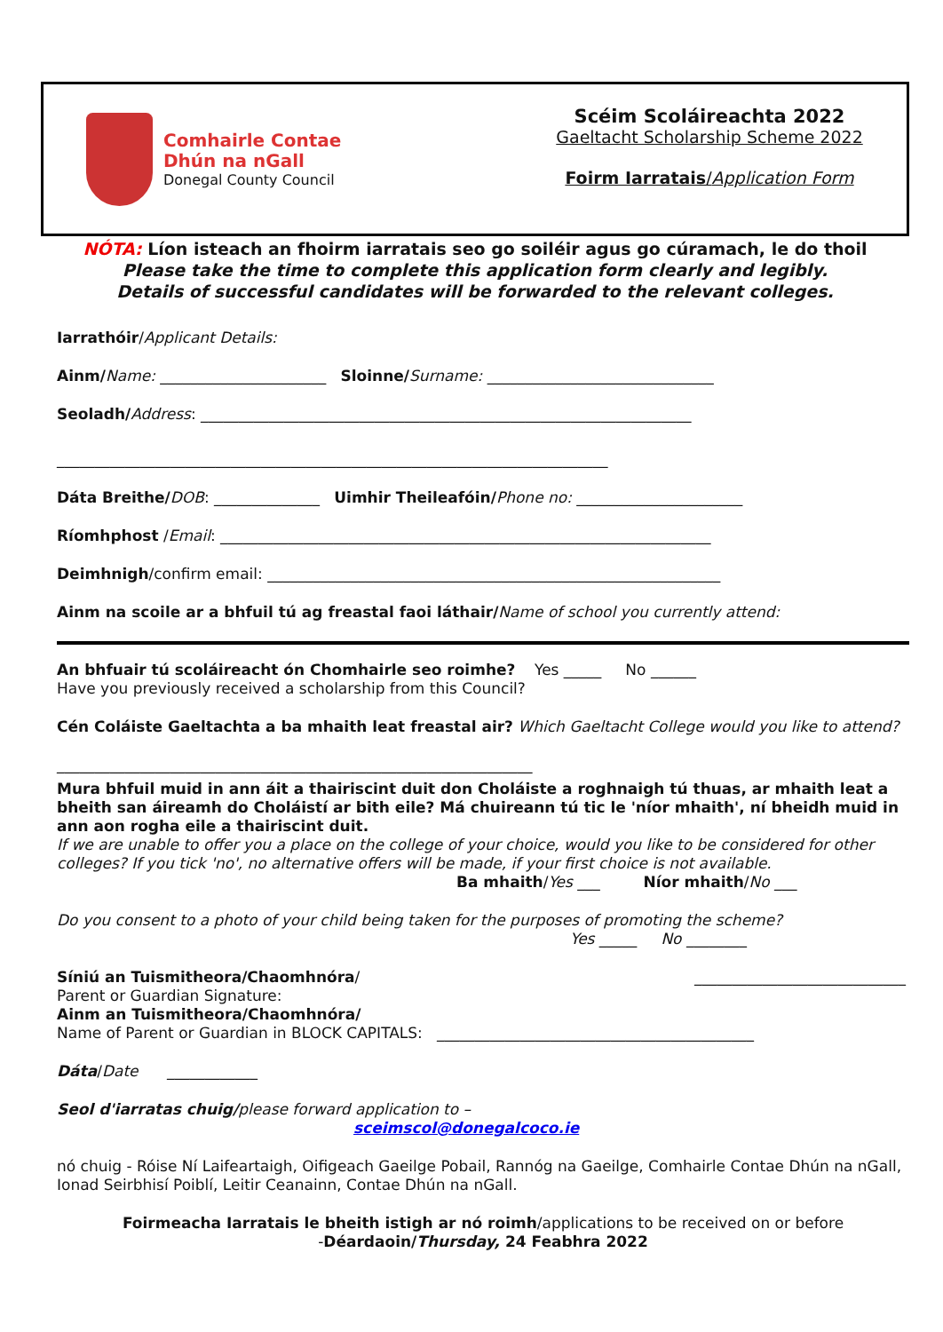Comhairle Contae
Dhún na nGall
Donegal County Council
Scéim Scoláireachta 2022
Gaeltacht Scholarship Scheme 2022
Foirm Iarratais/Application Form
NÓTA: Líon isteach an fhoirm iarratais seo go soiléir agus go cúramach, le do thoil
Please take the time to complete this application form clearly and legibly.
Details of successful candidates will be forwarded to the relevant colleges.
Iarrathóir/Applicant Details:
Ainm/Name: ______________________ Sloinne/Surname: ______________________________
Seoladh/Address: _________________________________________________________________
_________________________________________________________________________
Dáta Breithe/DOB: ______________ Uimhir Theileafóin/Phone no: ______________________
Ríomhphost /Email: _________________________________________________________________
Deimhnigh/confirm email: ____________________________________________________________
Ainm na scoile ar a bhfuil tú ag freastal faoi láthair/Name of school you currently attend:
An bhfuair tú scoláireacht ón Chomhairle seo roimhe? Yes _____ No ______
Have you previously received a scholarship from this Council?
Cén Coláiste Gaeltachta a ba mhaith leat freastal air? Which Gaeltacht College would you like to attend?
_______________________________________________________________
Mura bhfuil muid in ann áit a thairiscint duit don Choláiste a roghnaigh tú thuas, ar mhaith leat a bheith san áireamh do Choláistí ar bith eile? Má chuireann tú tic le 'níor mhaith', ní bheidh muid in ann aon rogha eile a thairiscint duit.
If we are unable to offer you a place on the college of your choice, would you like to be considered for other colleges? If you tick 'no', no alternative offers will be made, if your first choice is not available.
Ba mhaith/Yes ___ Níor mhaith/No ___
Do you consent to a photo of your child being taken for the purposes of promoting the scheme?
Yes _____ No ________
Síniú an Tuismitheora/Chaomhnóra/ ____________________________
Parent or Guardian Signature:
Ainm an Tuismitheora/Chaomhnóra/
Name of Parent or Guardian in BLOCK CAPITALS: __________________________________________
Dáta/Date ____________
Seol d'iarratas chuig/please forward application to –
sceimscol@donegalcoco.ie
nó chuig - Róise Ní Laifeartaigh, Oifigeach Gaeilge Pobail, Rannóg na Gaeilge, Comhairle Contae Dhún na nGall, Ionad Seirbhisí Poiblí, Leitir Ceanainn, Contae Dhún na nGall.
Foirmeacha Iarratais le bheith istigh ar nó roimh/applications to be received on or before
-Déardaoin/Thursday, 24 Feabhra 2022